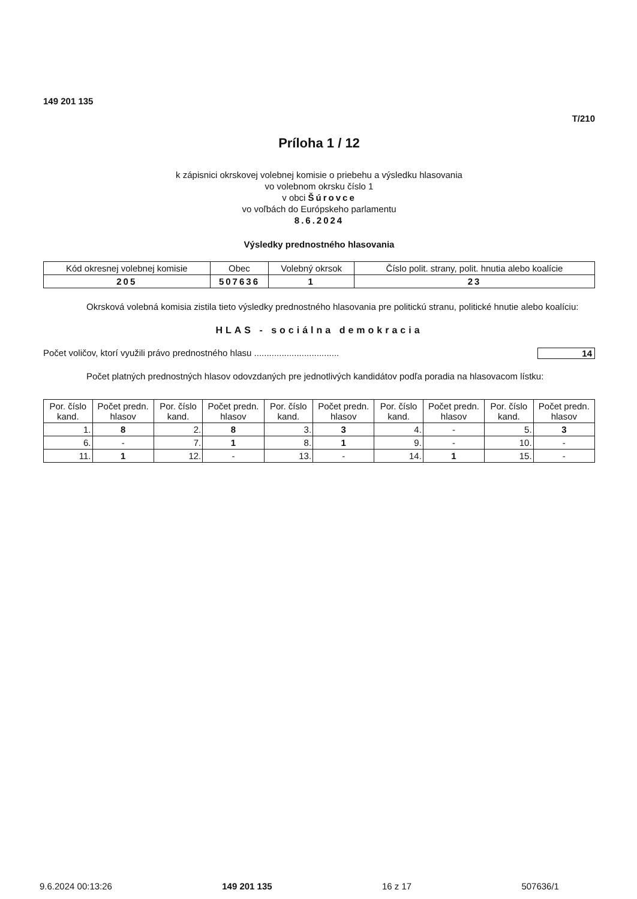149 201 135
T/210
Príloha 1 / 12
k zápisnici okrskovej volebnej komisie o priebehu a výsledku hlasovania
vo volebnom okrsku číslo 1
v obci Šúrovce
vo voľbách do Európskeho parlamentu
8.6.2024
Výsledky prednostného hlasovania
| Kód okresnej volebnej komisie | Obec | Volebný okrsok | Číslo polit. strany, polit. hnutia alebo koalície |
| --- | --- | --- | --- |
| 205 | 507636 | 1 | 23 |
Okrsková volebná komisia zistila tieto výsledky prednostného hlasovania pre politickú stranu, politické hnutie alebo koalíciu:
HLAS - sociálna demokracia
Počet voličov, ktorí využili právo prednostného hlasu .................................. 14
Počet platných prednostných hlasov odovzdaných pre jednotlivých kandidátov podľa poradia na hlasovacom lístku:
| Por. číslo kand. | Počet predn. hlasov | Por. číslo kand. | Počet predn. hlasov | Por. číslo kand. | Počet predn. hlasov | Por. číslo kand. | Počet predn. hlasov | Por. číslo kand. | Počet predn. hlasov |
| --- | --- | --- | --- | --- | --- | --- | --- | --- | --- |
| 1. | 8 | 2. | 8 | 3. | 3 | 4. | - | 5. | 3 |
| 6. | - | 7. | 1 | 8. | 1 | 9. | - | 10. | - |
| 11. | 1 | 12. | - | 13. | - | 14. | 1 | 15. | - |
9.6.2024 00:13:26 149 201 135 16 z 17 507636/1